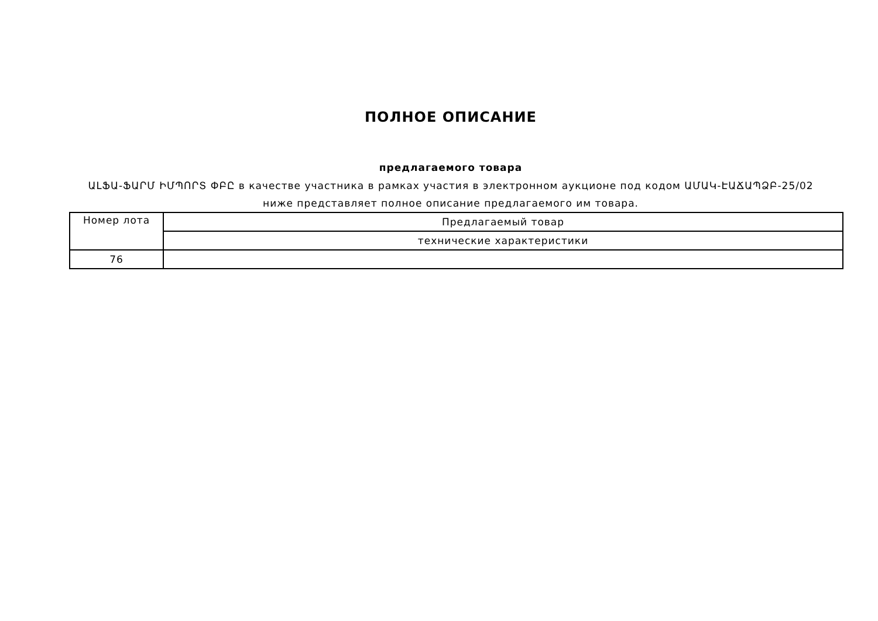ПОЛНОЕ ОПИСАНИЕ
предлагаемого товара
ԱԼՖԱ-ՖԱՐՄ ԻՄՊՈՐՏ ՓԲԸ в качестве участника в рамках участия в электронном аукционе под кодом ԱՄԱԿ-ԷԱՃԱՊՁԲ-25/02 ниже представляет полное описание предлагаемого им товара.
| Номер лота | Предлагаемый товар |
| --- | --- |
| | технические характеристики |
| 76 | |